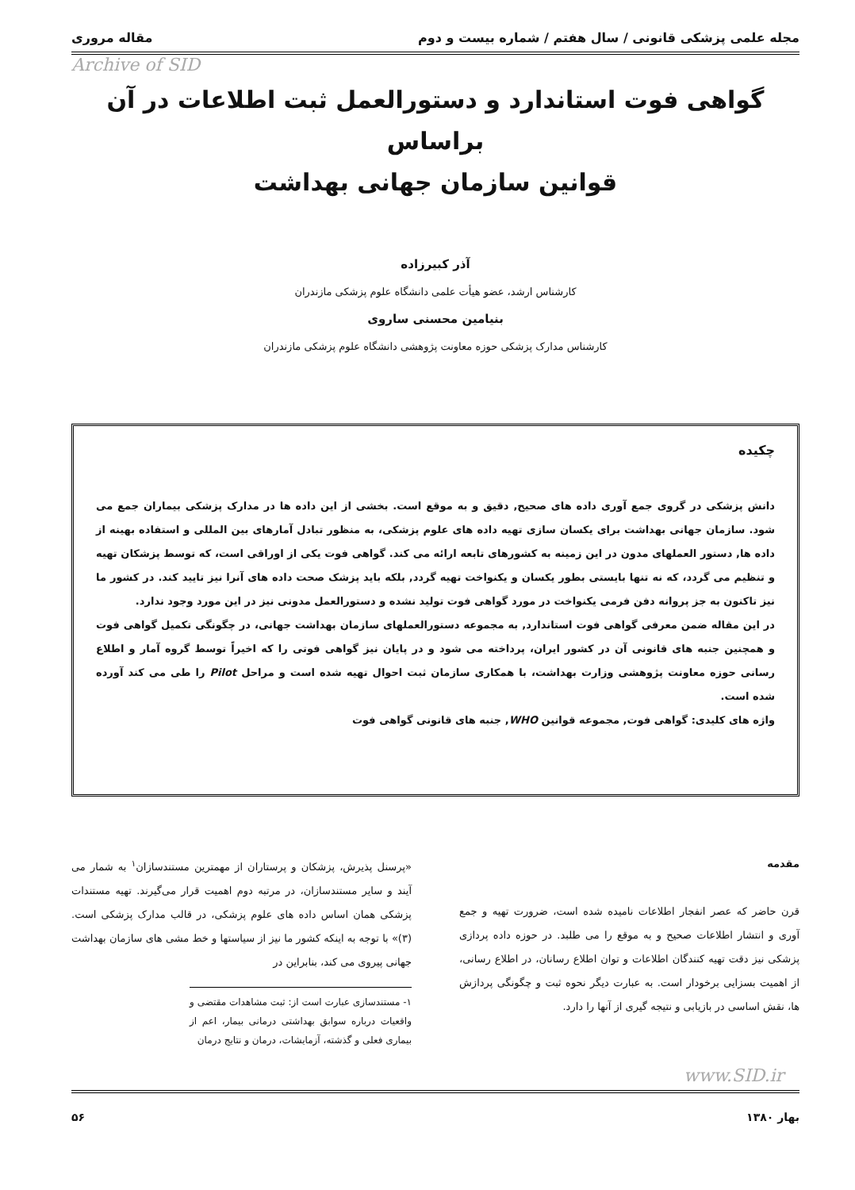مجله علمی پزشکی قانونی / سال هفتم / شماره بیست و دوم مقاله مروری
Archive of SID
گواهی فوت استاندارد و دستورالعمل ثبت اطلاعات در آن براساس
قوانین سازمان جهانی بهداشت
آذر کبیرزاده
کارشناس ارشد، عضو هیأت علمی دانشگاه علوم پزشکی مازندران
بنیامین محسنی ساروی
کارشناس مدارک پزشکی حوزه معاونت پژوهشی دانشگاه علوم پزشکی مازندران
چکیده
دانش پزشکی در گروی جمع آوری داده های صحیح, دقیق و به موقع است. بخشی از این داده ها در مدارک پزشکی بیماران جمع می شود. سازمان جهانی بهداشت برای یکسان سازی تهیه داده های علوم پزشکی، به منظور تبادل آمارهای بین المللی و استفاده بهینه از داده ها, دستور العملهای مدون در این زمینه به کشورهای تابعه ارائه می کند. گواهی فوت یکی از اوراقی است، که توسط پزشکان تهیه و تنظیم می گردد، که نه تنها بایستی بطور یکسان و یکنواخت تهیه گردد, بلکه باید پزشک صحت داده های آنرا نیز تایید کند. در کشور ما نیز تاکنون به جز پروانه دفن فرمی یکنواخت در مورد گواهی فوت تولید نشده و دستورالعمل مدونی نیز در این مورد وجود ندارد.
در این مقاله ضمن معرفی گواهی فوت استاندارد, به مجموعه دستورالعملهای سازمان بهداشت جهانی، در چگونگی تکمیل گواهی فوت و همچنین جنبه های قانونی آن در کشور ایران، پرداخته می شود و در پایان نیز گواهی فوتی را که اخیراً توسط گروه آمار و اطلاع رسانی حوزه معاونت پژوهشی وزارت بهداشت، با همکاری سازمان ثبت احوال تهیه شده است و مراحل Pilot را طی می کند آورده شده است.
واژه های کلیدی: گواهی فوت, مجموعه قوانین WHO, جنبه های قانونی گواهی فوت
مقدمه
قرن حاضر که عصر انفجار اطلاعات نامیده شده است، ضرورت تهیه و جمع آوری و انتشار اطلاعات صحیح و به موقع را می طلبد. در حوزه داده پردازی پزشکی نیز دقت تهیه کنندگان اطلاعات و توان اطلاع رسانان، در اطلاع رسانی، از اهمیت بسزایی برخودار است. به عبارت دیگر نحوه ثبت و چگونگی پردازش ها، نقش اساسی در بازیابی و نتیجه گیری از آنها را دارد.
«پرسنل پذیرش، پزشکان و پرستاران از مهمترین مستندسازان<sup>۱</sup> به شمار می آیند و سایر مستندسازان، در مرتبه دوم اهمیت قرار می‌گیرند. تهیه مستندات پزشکی همان اساس داده های علوم پزشکی، در قالب مدارک پزشکی است. (۳)» با توجه به اینکه کشور ما نیز از سیاستها و خط مشی های سازمان بهداشت جهانی پیروی می کند، بنابراین در
۱- مستندسازی عبارت است از: ثبت مشاهدات مقتضی و واقعیات درباره سوابق بهداشتی درمانی بیمار، اعم از بیماری فعلی و گذشته، آزمایشات، درمان و نتایج درمان
www.SID.ir
بهار ۱۳۸۰ ۵۶